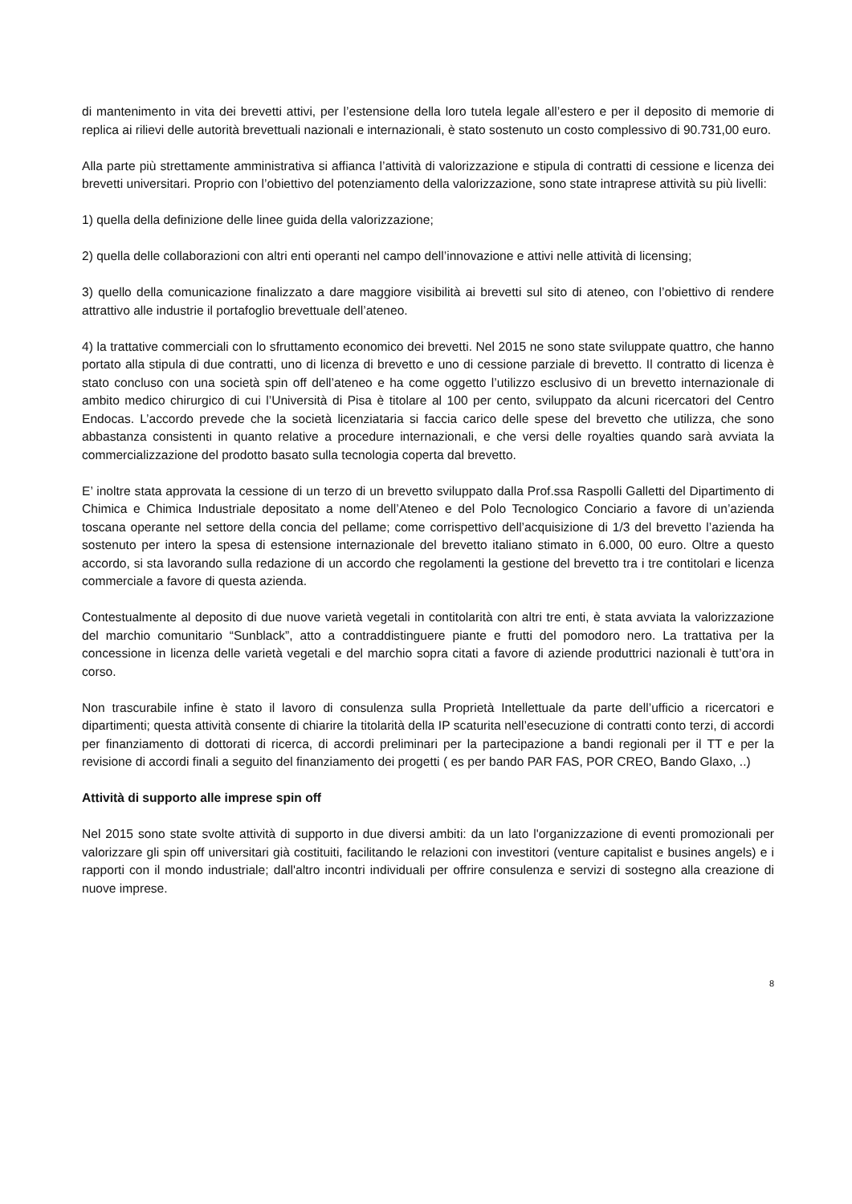di mantenimento in vita dei brevetti attivi, per l’estensione della loro tutela legale all’estero e per il deposito di memorie di replica ai rilievi delle autorità brevettuali nazionali e internazionali, è stato sostenuto un costo complessivo di 90.731,00 euro.
Alla parte più strettamente amministrativa si affianca l’attività di valorizzazione e stipula di contratti di cessione e licenza dei brevetti universitari. Proprio con l’obiettivo del potenziamento della valorizzazione, sono state intraprese attività su più livelli:
1) quella della definizione delle linee guida della valorizzazione;
2) quella delle collaborazioni con altri enti operanti nel campo dell’innovazione e attivi nelle attività di licensing;
3) quello della comunicazione finalizzato a dare maggiore visibilità ai brevetti sul sito di ateneo, con l’obiettivo di rendere attrattivo alle industrie il portafoglio brevettuale dell’ateneo.
4) la trattative commerciali con lo sfruttamento economico dei brevetti. Nel 2015 ne sono state sviluppate quattro, che hanno portato alla stipula di due contratti, uno di licenza di brevetto e uno di cessione parziale di brevetto. Il contratto di licenza è stato concluso con una società spin off dell’ateneo e ha come oggetto l’utilizzo esclusivo di un brevetto internazionale di ambito medico chirurgico di cui l’Università di Pisa è titolare al 100 per cento, sviluppato da alcuni ricercatori del Centro Endocas. L’accordo prevede che la società licenziataria si faccia carico delle spese del brevetto che utilizza, che sono abbastanza consistenti in quanto relative a procedure internazionali, e che versi delle royalties quando sarà avviata la commercializzazione del prodotto basato sulla tecnologia coperta dal brevetto.
E’ inoltre stata approvata la cessione di un terzo di un brevetto sviluppato dalla Prof.ssa Raspolli Galletti del Dipartimento di Chimica e Chimica Industriale depositato a nome dell’Ateneo e del Polo Tecnologico Conciario a favore di un’azienda toscana operante nel settore della concia del pellame; come corrispettivo dell’acquisizione di 1/3 del brevetto l’azienda ha sostenuto per intero la spesa di estensione internazionale del brevetto italiano stimato in 6.000, 00 euro. Oltre a questo accordo, si sta lavorando sulla redazione di un accordo che regolamenti la gestione del brevetto tra i tre contitolari e licenza commerciale a favore di questa azienda.
Contestualmente al deposito di due nuove varietà vegetali in contitolarità con altri tre enti, è stata avviata la valorizzazione del marchio comunitario “Sunblack”, atto a contraddistinguere piante e frutti del pomodoro nero. La trattativa per la concessione in licenza delle varietà vegetali e del marchio sopra citati a favore di aziende produttrici nazionali è tutt’ora in corso.
Non trascurabile infine è stato il lavoro di consulenza sulla Proprietà Intellettuale da parte dell’ufficio a ricercatori e dipartimenti; questa attività consente di chiarire la titolarità della IP scaturita nell’esecuzione di contratti conto terzi, di accordi per finanziamento di dottorati di ricerca, di accordi preliminari per la partecipazione a bandi regionali per il TT e per la revisione di accordi finali a seguito del finanziamento dei progetti ( es per bando PAR FAS, POR CREO, Bando Glaxo, ..)
Attività di supporto alle imprese spin off
Nel 2015 sono state svolte attività di supporto in due diversi ambiti: da un lato l'organizzazione di eventi promozionali per valorizzare gli spin off universitari già costituiti, facilitando le relazioni con investitori (venture capitalist e busines angels) e i rapporti con il mondo industriale; dall'altro incontri individuali per offrire consulenza e servizi di sostegno alla creazione di nuove imprese.
8